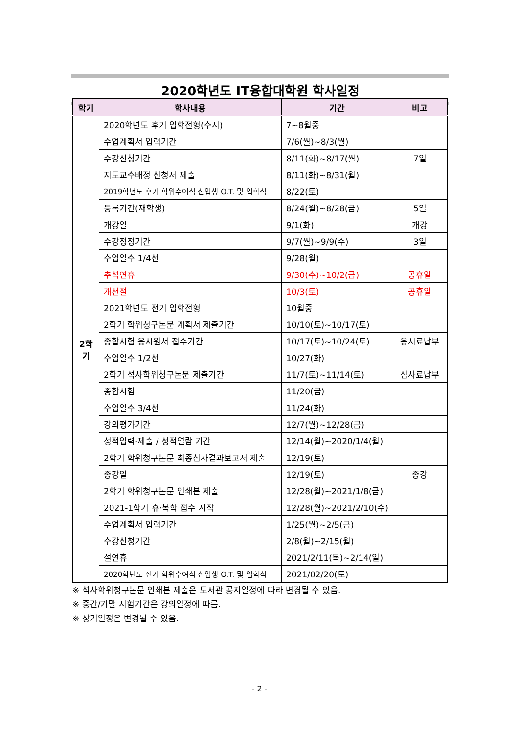2020학년도 IT융합대학원 학사일정
| 학기 | 학사내용 | 기간 | 비고 |
| --- | --- | --- | --- |
| 2학기 | 2020학년도 후기 입학전형(수시) | 7~8월중 | |
| | 수업계획서 입력기간 | 7/6(월)~8/3(월) | |
| | 수강신청기간 | 8/11(화)~8/17(월) | 7일 |
| | 지도교수배정 신청서 제출 | 8/11(화)~8/31(월) | |
| | 2019학년도 후기 학위수여식 신입생 O.T. 및 입학식 | 8/22(토) | |
| | 등록기간(재학생) | 8/24(월)~8/28(금) | 5일 |
| | 개강일 | 9/1(화) | 개강 |
| | 수강정정기간 | 9/7(월)~9/9(수) | 3일 |
| | 수업일수 1/4선 | 9/28(월) | |
| | 추석연휴 | 9/30(수)~10/2(금) | 공휴일 |
| | 개천절 | 10/3(토) | 공휴일 |
| | 2021학년도 전기 입학전형 | 10월중 | |
| | 2학기 학위청구논문 계획서 제출기간 | 10/10(토)~10/17(토) | |
| | 종합시험 응시원서 접수기간 | 10/17(토)~10/24(토) | 응시료납부 |
| | 수업일수 1/2선 | 10/27(화) | |
| | 2학기 석사학위청구논문 제출기간 | 11/7(토)~11/14(토) | 심사료납부 |
| | 종합시험 | 11/20(금) | |
| | 수업일수 3/4선 | 11/24(화) | |
| | 강의평가기간 | 12/7(월)~12/28(금) | |
| | 성적입력·제출 / 성적열람 기간 | 12/14(월)~2020/1/4(월) | |
| | 2학기 학위청구논문 최종심사결과보고서 제출 | 12/19(토) | |
| | 종강일 | 12/19(토) | 종강 |
| | 2학기 학위청구논문 인쇄본 제출 | 12/28(월)~2021/1/8(금) | |
| | 2021-1학기 휴·복학 접수 시작 | 12/28(월)~2021/2/10(수) | |
| | 수업계획서 입력기간 | 1/25(월)~2/5(금) | |
| | 수강신청기간 | 2/8(월)~2/15(월) | |
| | 설연휴 | 2021/2/11(목)~2/14(일) | |
| | 2020학년도 전기 학위수여식 신입생 O.T. 및 입학식 | 2021/02/20(토) | |
※ 석사학위청구논문 인쇄본 제출은 도서관 공지일정에 따라 변경될 수 있음.
※ 중간/기말 시험기간은 강의일정에 따름.
※ 상기일정은 변경될 수 있음.
- 2 -